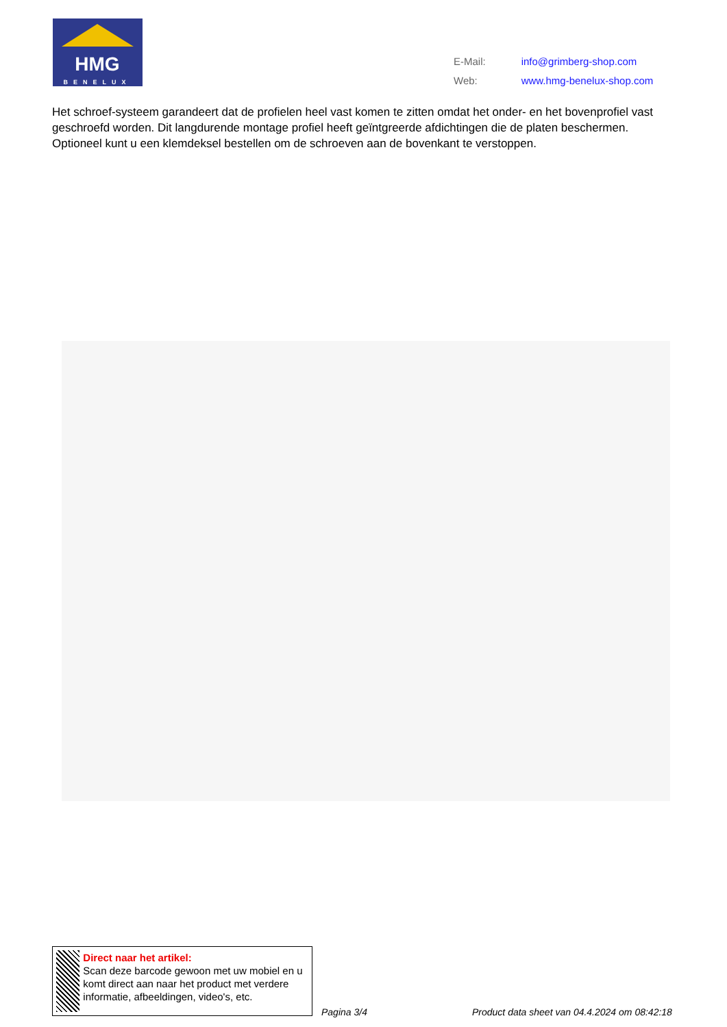HMG
BENELUX
| E-Mail: | info@grimberg-shop.com |
| Web: | www.hmg-benelux-shop.com |
Het schroef-systeem garandeert dat de profielen heel vast komen te zitten omdat het onder- en het bovenprofiel vast geschroefd worden. Dit langdurende montage profiel heeft geïntgreerde afdichtingen die de platen beschermen. Optioneel kunt u een klemdeksel bestellen om de schroeven aan de bovenkant te verstoppen.
Direct naar het artikel:
Scan deze barcode gewoon met uw mobiel en u komt direct aan naar het product met verdere informatie, afbeeldingen, video's, etc.
Pagina 3/4
Product data sheet van 04.4.2024 om 08:42:18